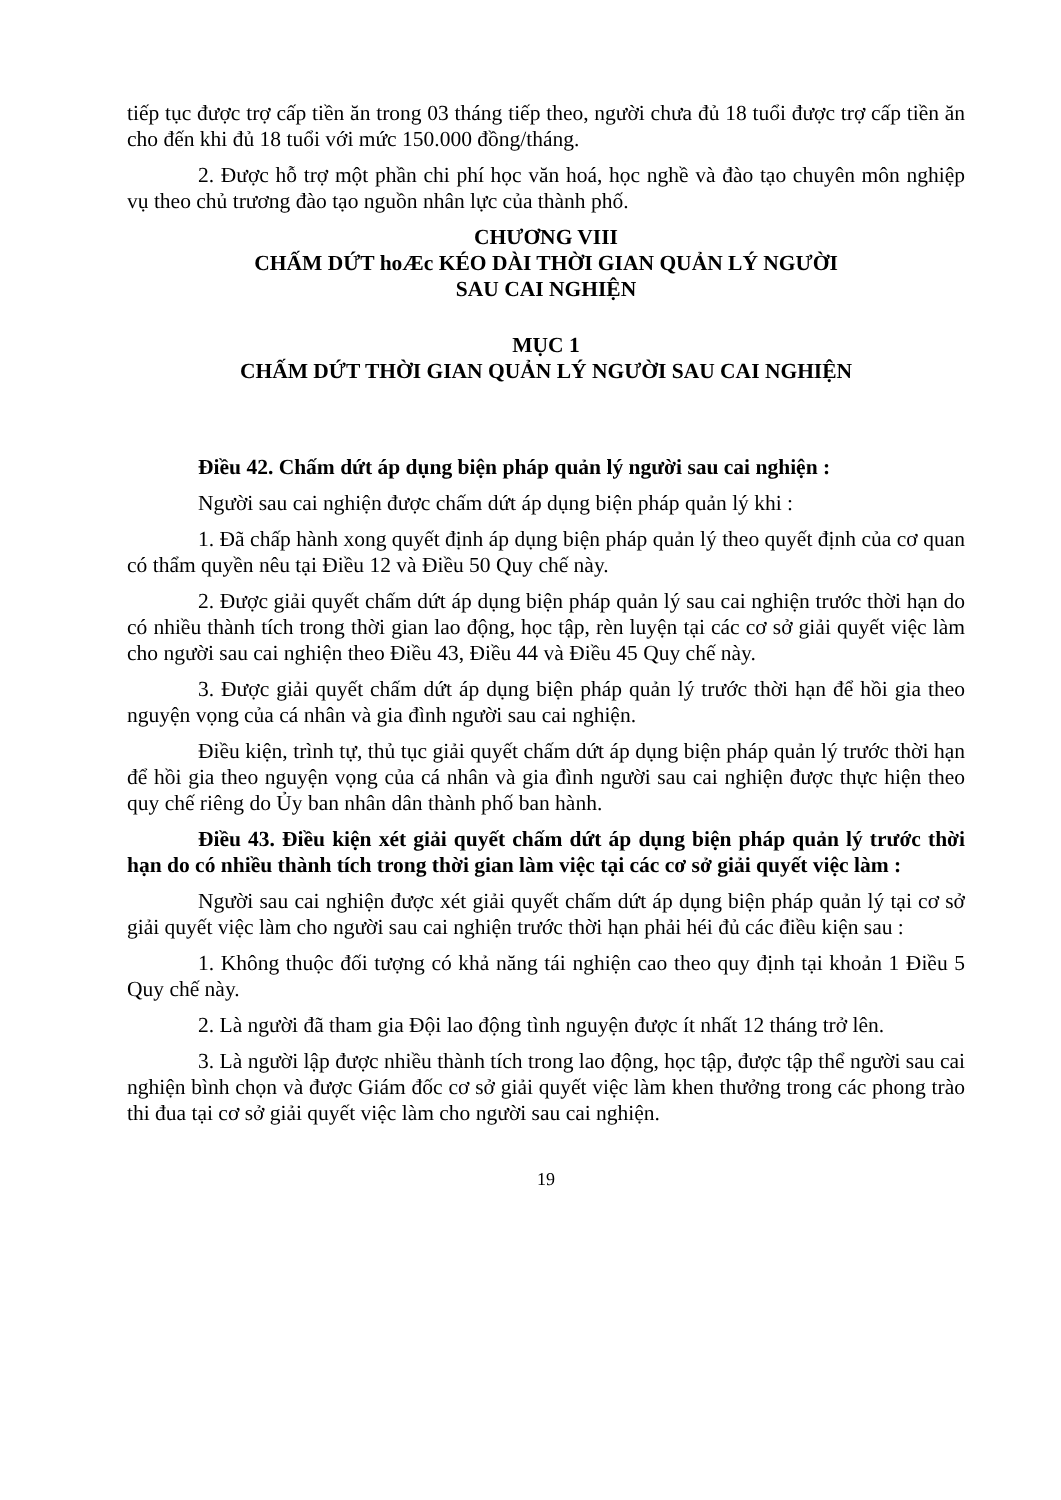tiếp tục được trợ cấp tiền ăn trong 03 tháng tiếp theo, người chưa đủ 18 tuổi được trợ cấp tiền ăn cho đến khi đủ 18 tuổi với mức 150.000 đồng/tháng.
2. Được hỗ trợ một phần chi phí học văn hoá, học nghề và đào tạo chuyên môn nghiệp vụ theo chủ trương đào tạo nguồn nhân lực của thành phố.
CHƯƠNG VIII
CHẤM DỨT hoÆc KÉO DÀI THỜI GIAN QUẢN LÝ NGƯỜI
SAU CAI NGHIỆN
MỤC 1
CHẤM DỨT THỜI GIAN QUẢN LÝ NGƯỜI SAU CAI NGHIỆN
Điều 42. Chấm dứt áp dụng biện pháp quản lý người sau cai nghiện :
Người sau cai nghiện được chấm dứt áp dụng biện pháp quản lý khi :
1. Đã chấp hành xong quyết định áp dụng biện pháp quản lý theo quyết định của cơ quan có thẩm quyền nêu tại Điều 12 và Điều 50 Quy chế này.
2. Được giải quyết chấm dứt áp dụng biện pháp quản lý sau cai nghiện trước thời hạn do có nhiều thành tích trong thời gian lao động, học tập, rèn luyện tại các cơ sở giải quyết việc làm cho người sau cai nghiện theo Điều 43, Điều 44 và Điều 45 Quy chế này.
3. Được giải quyết chấm dứt áp dụng biện pháp quản lý trước thời hạn để hồi gia theo nguyện vọng của cá nhân và gia đình người sau cai nghiện.
Điều kiện, trình tự, thủ tục giải quyết chấm dứt áp dụng biện pháp quản lý trước thời hạn để hồi gia theo nguyện vọng của cá nhân và gia đình người sau cai nghiện được thực hiện theo quy chế riêng do Ủy ban nhân dân thành phố ban hành.
Điều 43. Điều kiện xét giải quyết chấm dứt áp dụng biện pháp quản lý trước thời hạn do có nhiều thành tích trong thời gian làm việc tại các cơ sở giải quyết việc làm :
Người sau cai nghiện được xét giải quyết chấm dứt áp dụng biện pháp quản lý tại cơ sở giải quyết việc làm cho người sau cai nghiện trước thời hạn phải héi đủ các điều kiện sau :
1. Không thuộc đối tượng có khả năng tái nghiện cao theo quy định tại khoản 1 Điều 5 Quy chế này.
2. Là người đã tham gia Đội lao động tình nguyện được ít nhất 12 tháng trở lên.
3. Là người lập được nhiều thành tích trong lao động, học tập, được tập thể người sau cai nghiện bình chọn và được Giám đốc cơ sở giải quyết việc làm khen thưởng trong các phong trào thi đua tại cơ sở giải quyết việc làm cho người sau cai nghiện.
19